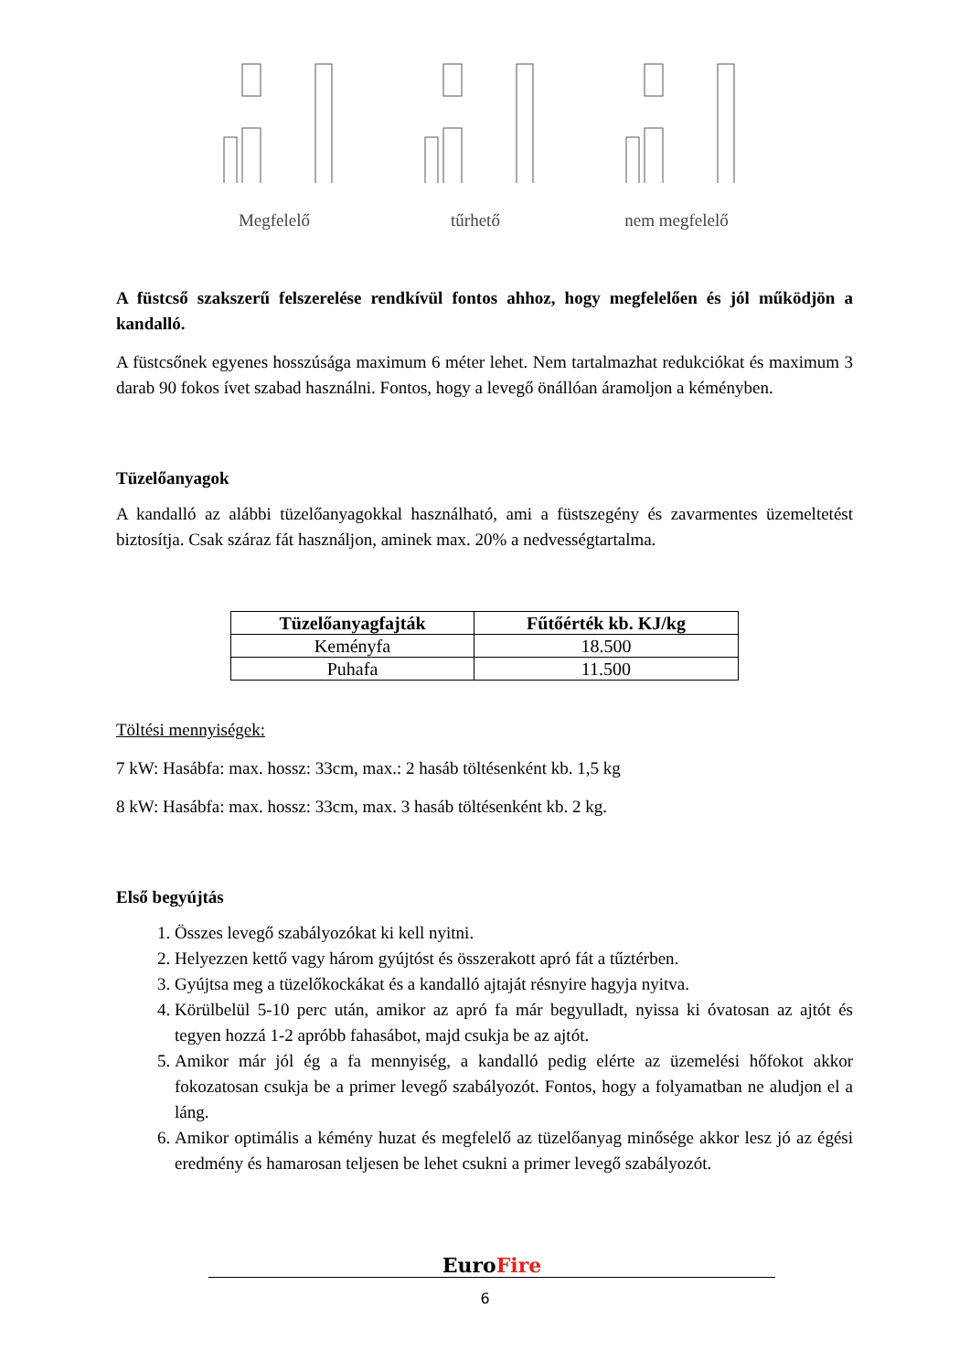Megfelelő tűrhető nem megfelelő
A füstcső szakszerű felszerelése rendkívül fontos ahhoz, hogy megfelelően és jól működjön a kandalló.
A füstcsőnek egyenes hosszúsága maximum 6 méter lehet. Nem tartalmazhat redukciókat és maximum 3 darab 90 fokos ívet szabad használni. Fontos, hogy a levegő önállóan áramoljon a kéményben.
Tüzelőanyagok
A kandalló az alábbi tüzelőanyagokkal használható, ami a füstszegény és zavarmentes üzemeltetést biztosítja. Csak száraz fát használjon, aminek max. 20% a nedvességtartalma.
| Tüzelőanyagfajták | Fűtőérték kb. KJ/kg |
| --- | --- |
| Keményfa | 18.500 |
| Puhafa | 11.500 |
Töltési mennyiségek:
7 kW: Hasábfa: max. hossz: 33cm, max.: 2 hasáb töltésenként kb. 1,5 kg
8 kW: Hasábfa: max. hossz: 33cm, max. 3 hasáb töltésenként kb. 2 kg.
Első begyújtás
1. Összes levegő szabályozókat ki kell nyitni.
2. Helyezzen kettő vagy három gyújtóst és összerakott apró fát a tűztérben.
3. Gyújtsa meg a tüzelőkockákat és a kandalló ajtaját résnyire hagyja nyitva.
4. Körülbelül 5-10 perc után, amikor az apró fa már begyulladt, nyissa ki óvatosan az ajtót és tegyen hozzá 1-2 apróbb fahasábot, majd csukja be az ajtót.
5. Amikor már jól ég a fa mennyiség, a kandalló pedig elérte az üzemelési hőfokot akkor fokozatosan csukja be a primer levegő szabályozót. Fontos, hogy a folyamatban ne aludjon el a láng.
6. Amikor optimális a kémény huzat és megfelelő az tüzelőanyag minősége akkor lesz jó az égési eredmény és hamarosan teljesen be lehet csukni a primer levegő szabályozót.
EuroFire
6